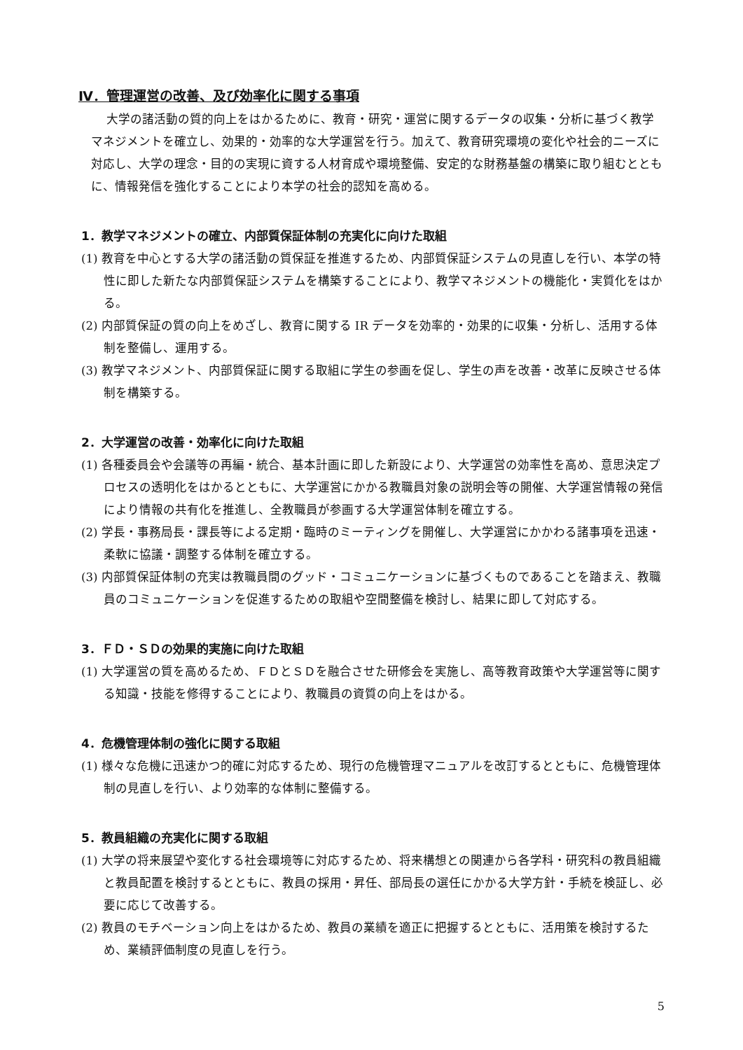Ⅳ．管理運営の改善、及び効率化に関する事項
大学の諸活動の質的向上をはかるために、教育・研究・運営に関するデータの収集・分析に基づく教学マネジメントを確立し、効果的・効率的な大学運営を行う。加えて、教育研究環境の変化や社会的ニーズに対応し、大学の理念・目的の実現に資する人材育成や環境整備、安定的な財務基盤の構築に取り組むとともに、情報発信を強化することにより本学の社会的認知を高める。
1．教学マネジメントの確立、内部質保証体制の充実化に向けた取組
(1) 教育を中心とする大学の諸活動の質保証を推進するため、内部質保証システムの見直しを行い、本学の特性に即した新たな内部質保証システムを構築することにより、教学マネジメントの機能化・実質化をはかる。
(2) 内部質保証の質の向上をめざし、教育に関する IR データを効率的・効果的に収集・分析し、活用する体制を整備し、運用する。
(3) 教学マネジメント、内部質保証に関する取組に学生の参画を促し、学生の声を改善・改革に反映させる体制を構築する。
2．大学運営の改善・効率化に向けた取組
(1) 各種委員会や会議等の再編・統合、基本計画に即した新設により、大学運営の効率性を高め、意思決定プロセスの透明化をはかるとともに、大学運営にかかる教職員対象の説明会等の開催、大学運営情報の発信により情報の共有化を推進し、全教職員が参画する大学運営体制を確立する。
(2) 学長・事務局長・課長等による定期・臨時のミーティングを開催し、大学運営にかかわる諸事項を迅速・柔軟に協議・調整する体制を確立する。
(3) 内部質保証体制の充実は教職員間のグッド・コミュニケーションに基づくものであることを踏まえ、教職員のコミュニケーションを促進するための取組や空間整備を検討し、結果に即して対応する。
3．ＦＤ・ＳＤの効果的実施に向けた取組
(1) 大学運営の質を高めるため、ＦＤとＳＤを融合させた研修会を実施し、高等教育政策や大学運営等に関する知識・技能を修得することにより、教職員の資質の向上をはかる。
4．危機管理体制の強化に関する取組
(1) 様々な危機に迅速かつ的確に対応するため、現行の危機管理マニュアルを改訂するとともに、危機管理体制の見直しを行い、より効率的な体制に整備する。
5．教員組織の充実化に関する取組
(1) 大学の将来展望や変化する社会環境等に対応するため、将来構想との関連から各学科・研究科の教員組織と教員配置を検討するとともに、教員の採用・昇任、部局長の選任にかかる大学方針・手続を検証し、必要に応じて改善する。
(2) 教員のモチベーション向上をはかるため、教員の業績を適正に把握するとともに、活用策を検討するため、業績評価制度の見直しを行う。
5